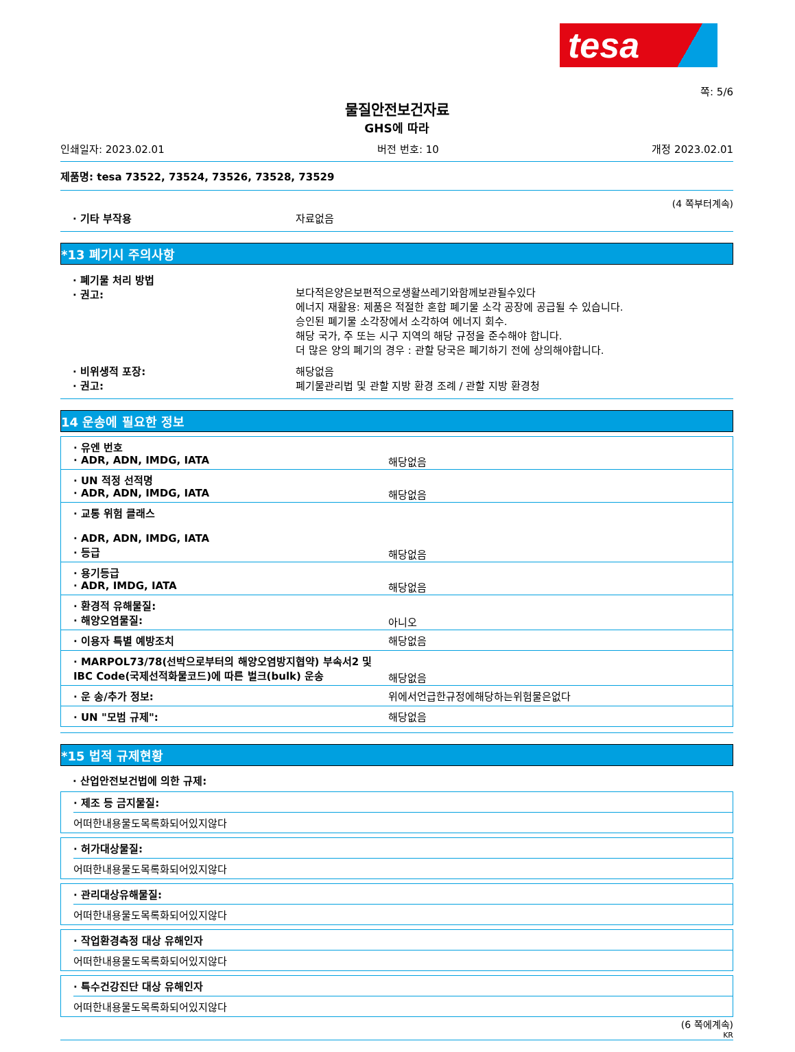tesa
쪽: 5/6
물질안전보건자료
GHS에 따라
인쇄일자: 2023.02.01 버전 번호: 10 개정 2023.02.01
제품명: tesa 73522, 73524, 73526, 73528, 73529
(4 쪽부터계속)
· 기타 부작용 자료없음
*13 폐기시 주의사항
· 폐기물 처리 방법
· 권고:
보다적은양은보편적으로생활쓰레기와함께보관될수있다
에너지 재활용: 제품은 적절한 혼합 폐기물 소각 공장에 공급될 수 있습니다.
승인된 폐기물 소각장에서 소각하여 에너지 회수.
해당 국가, 주 또는 시구 지역의 해당 규정을 준수해야 합니다.
더 많은 양의 폐기의 경우 : 관할 당국은 폐기하기 전에 상의해야합니다.
· 비위생적 포장:
· 권고:
해당없음
폐기물관리법 및 관할 지방 환경 조례 / 관할 지방 환경청
14 운송에 필요한 정보
| · 유엔 번호 · ADR, ADN, IMDG, IATA | 해당없음 |
| · UN 적정 선적명 · ADR, ADN, IMDG, IATA | 해당없음 |
| · 교통 위험 클래스 · ADR, ADN, IMDG, IATA · 등급 | 해당없음 |
| · 용기등급 · ADR, IMDG, IATA | 해당없음 |
| · 환경적 유해물질: · 해양오염물질: | 아니오 |
| · 이용자 특별 예방조치 | 해당없음 |
| · MARPOL73/78(선박으로부터의 해양오염방지협약) 부속서2 및 IBC Code(국제선적화물코드)에 따른 벌크(bulk) 운송 | 해당없음 |
| · 운 송/추가 정보: | 위에서언급한규정에해당하는위험물은없다 |
| · UN "모범 규제": | 해당없음 |
*15 법적 규제현황
· 산업안전보건법에 의한 규제:
· 제조 등 금지물질:
어떠한내용물도목록화되어있지않다
· 허가대상물질:
어떠한내용물도목록화되어있지않다
· 관리대상유해물질:
어떠한내용물도목록화되어있지않다
· 작업환경측정 대상 유해인자
어떠한내용물도목록화되어있지않다
· 특수건강진단 대상 유해인자
어떠한내용물도목록화되어있지않다
(6 쪽에계속)
KR